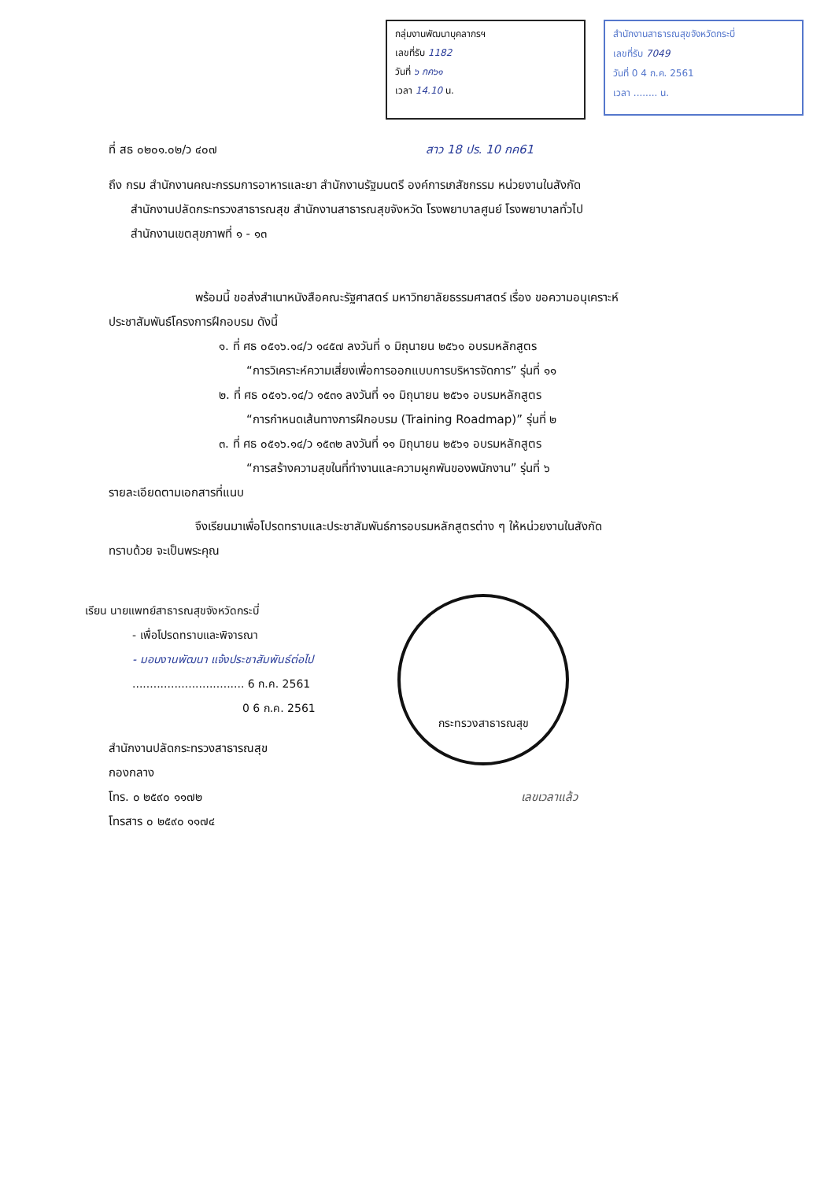กลุ่มงานพัฒนาบุคลากรฯ
เลขที่รับ 1182
วันที่ ๖ กค๖๑
เวลา 14.10 น.
สำนักงานสาธารณสุขจังหวัดกระบี่
เลขที่รับ 7049
วันที่ 0 4 ก.ค. 2561
เวลา ........ น.
ที่ สธ ๐๒๐๑.๐๒/ว ๔๐๗ สาว 18 ปร. 10 กค61
ถึง กรม สำนักงานคณะกรรมการอาหารและยา สำนักงานรัฐมนตรี องค์การเภสัชกรรม หน่วยงานในสังกัด
สำนักงานปลัดกระทรวงสาธารณสุข สำนักงานสาธารณสุขจังหวัด โรงพยาบาลศูนย์ โรงพยาบาลทั่วไป
สำนักงานเขตสุขภาพที่ ๑ - ๑๓
พร้อมนี้ ขอส่งสำเนาหนังสือคณะรัฐศาสตร์ มหาวิทยาลัยธรรมศาสตร์ เรื่อง ขอความอนุเคราะห์
ประชาสัมพันธ์โครงการฝึกอบรม ดังนี้
๑. ที่ ศธ ๐๕๑๖.๑๔/ว ๑๔๕๗ ลงวันที่ ๑ มิถุนายน ๒๕๖๑ อบรมหลักสูตร
“การวิเคราะห์ความเสี่ยงเพื่อการออกแบบการบริหารจัดการ” รุ่นที่ ๑๑
๒. ที่ ศธ ๐๕๑๖.๑๔/ว ๑๕๓๑ ลงวันที่ ๑๑ มิถุนายน ๒๕๖๑ อบรมหลักสูตร
“การกำหนดเส้นทางการฝึกอบรม (Training Roadmap)” รุ่นที่ ๒
๓. ที่ ศธ ๐๕๑๖.๑๔/ว ๑๕๓๒ ลงวันที่ ๑๑ มิถุนายน ๒๕๖๑ อบรมหลักสูตร
“การสร้างความสุขในที่ทำงานและความผูกพันของพนักงาน” รุ่นที่ ๖
รายละเอียดตามเอกสารที่แนบ
จึงเรียนมาเพื่อโปรดทราบและประชาสัมพันธ์การอบรมหลักสูตรต่าง ๆ ให้หน่วยงานในสังกัด
ทราบด้วย จะเป็นพระคุณ
เรียน นายแพทย์สาธารณสุขจังหวัดกระบี่
- เพื่อโปรดทราบและพิจารณา
- มอบงานพัฒนา แจ้งประชาสัมพันธ์ต่อไป
................................ 6 ก.ค. 2561
0 6 ก.ค. 2561
สำนักงานปลัดกระทรวงสาธารณสุข
กองกลาง
โทร. ๐ ๒๕๙๐ ๑๑๗๒ เลขเวลาแล้ว
โทรสาร ๐ ๒๕๙๐ ๑๑๗๔
กระทรวงสาธารณสุข